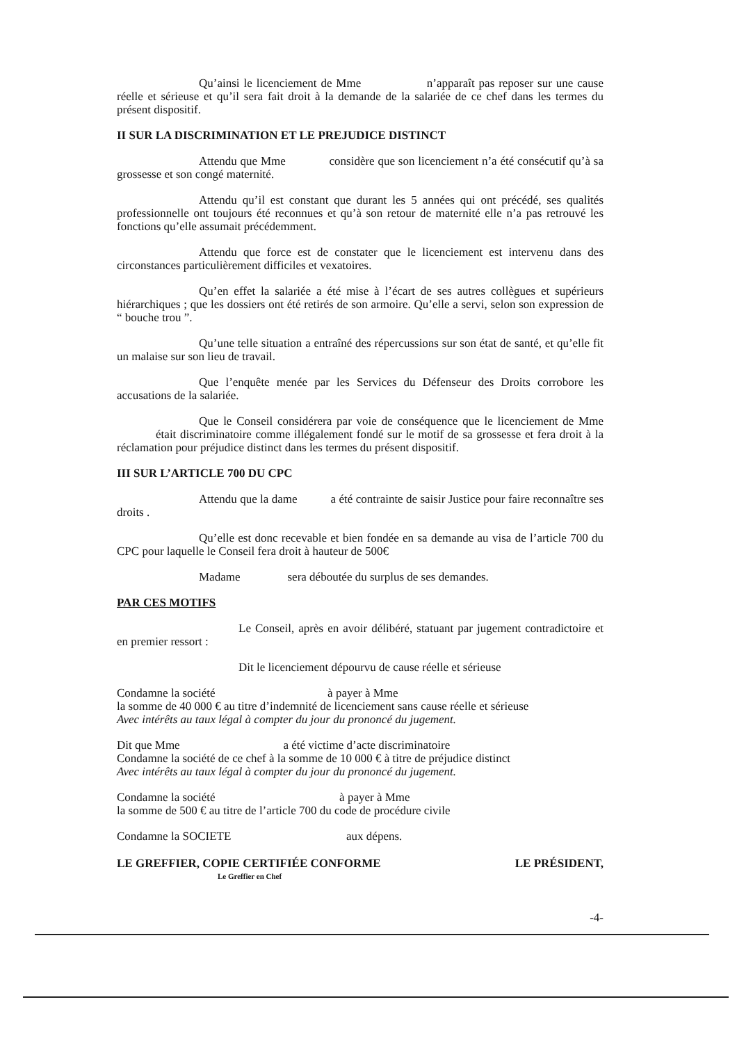Qu’ainsi le licenciement de Mme n’apparaît pas reposer sur une cause réelle et sérieuse et qu’il sera fait droit à la demande de la salariée de ce chef dans les termes du présent dispositif.
II SUR LA DISCRIMINATION ET LE PREJUDICE DISTINCT
Attendu que Mme considère que son licenciement n’a été consécutif qu’à sa grossesse et son congé maternité.
Attendu qu’il est constant que durant les 5 années qui ont précédé, ses qualités professionnelle ont toujours été reconnues et qu’à son retour de maternité elle n’a pas retrouvé les fonctions qu’elle assumait précédemment.
Attendu que force est de constater que le licenciement est intervenu dans des circonstances particulièrement difficiles et vexatoires.
Qu’en effet la salariée a été mise à l’écart de ses autres collègues et supérieurs hiérarchiques ; que les dossiers ont été retirés de son armoire. Qu’elle a servi, selon son expression de “ bouche trou ”.
Qu’une telle situation a entraîné des répercussions sur son état de santé, et qu’elle fit un malaise sur son lieu de travail.
Que l’enquête menée par les Services du Défenseur des Droits corrobore les accusations de la salariée.
Que le Conseil considérera par voie de conséquence que le licenciement de Mme était discriminatoire comme illégalement fondé sur le motif de sa grossesse et fera droit à la réclamation pour préjudice distinct dans les termes du présent dispositif.
III SUR L’ARTICLE 700 DU CPC
Attendu que la dame a été contrainte de saisir Justice pour faire reconnaître ses droits .
Qu’elle est donc recevable et bien fondée en sa demande au visa de l’article 700 du CPC pour laquelle le Conseil fera droit à hauteur de 500€
Madame sera déboutée du surplus de ses demandes.
PAR CES MOTIFS
Le Conseil, après en avoir délibéré, statuant par jugement contradictoire et en premier ressort :
Dit le licenciement dépourvu de cause réelle et sérieuse
Condamne la société à payer à Mme
la somme de 40 000 € au titre d’indemnité de licenciement sans cause réelle et sérieuse
Avec intérêts au taux légal à compter du jour du prononcé du jugement.
Dit que Mme a été victime d’acte discriminatoire
Condamne la société de ce chef à la somme de 10 000 € à titre de préjudice distinct
Avec intérêts au taux légal à compter du jour du prononcé du jugement.
Condamne la société à payer à Mme
la somme de 500 € au titre de l’article 700 du code de procédure civile
Condamne la SOCIETE aux dépens.
LE GREFFIER, COPIE CERTIFIÉE CONFORME LE PRÉSIDENT,
Le Greffier en Chef
-4-